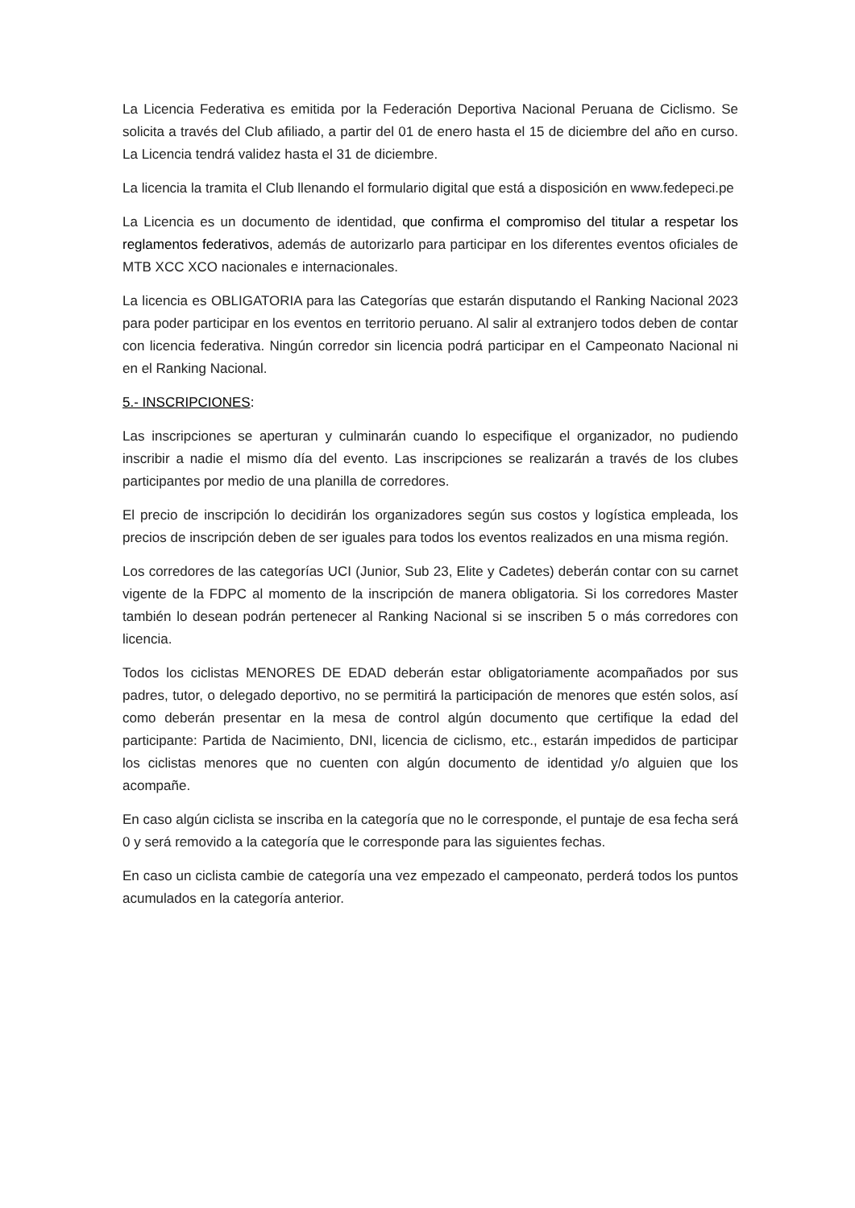La Licencia Federativa es emitida por la Federación Deportiva Nacional Peruana de Ciclismo. Se solicita a través del Club afiliado, a partir del 01 de enero hasta el 15 de diciembre del año en curso. La Licencia tendrá validez hasta el 31 de diciembre.
La licencia la tramita el Club llenando el formulario digital que está a disposición en www.fedepeci.pe
La Licencia es un documento de identidad, que confirma el compromiso del titular a respetar los reglamentos federativos, además de autorizarlo para participar en los diferentes eventos oficiales de MTB XCC XCO nacionales e internacionales.
La licencia es OBLIGATORIA para las Categorías que estarán disputando el Ranking Nacional 2023 para poder participar en los eventos en territorio peruano. Al salir al extranjero todos deben de contar con licencia federativa. Ningún corredor sin licencia podrá participar en el Campeonato Nacional ni en el Ranking Nacional.
5.- INSCRIPCIONES:
Las inscripciones se aperturan y culminarán cuando lo especifique el organizador, no pudiendo inscribir a nadie el mismo día del evento. Las inscripciones se realizarán a través de los clubes participantes por medio de una planilla de corredores.
El precio de inscripción lo decidirán los organizadores según sus costos y logística empleada, los precios de inscripción deben de ser iguales para todos los eventos realizados en una misma región.
Los corredores de las categorías UCI (Junior, Sub 23, Elite y Cadetes) deberán contar con su carnet vigente de la FDPC al momento de la inscripción de manera obligatoria. Si los corredores Master también lo desean podrán pertenecer al Ranking Nacional si se inscriben 5 o más corredores con licencia.
Todos los ciclistas MENORES DE EDAD deberán estar obligatoriamente acompañados por sus padres, tutor, o delegado deportivo, no se permitirá la participación de menores que estén solos, así como deberán presentar en la mesa de control algún documento que certifique la edad del participante: Partida de Nacimiento, DNI, licencia de ciclismo, etc., estarán impedidos de participar los ciclistas menores que no cuenten con algún documento de identidad y/o alguien que los acompañe.
En caso algún ciclista se inscriba en la categoría que no le corresponde, el puntaje de esa fecha será 0 y será removido a la categoría que le corresponde para las siguientes fechas.
En caso un ciclista cambie de categoría una vez empezado el campeonato, perderá todos los puntos acumulados en la categoría anterior.